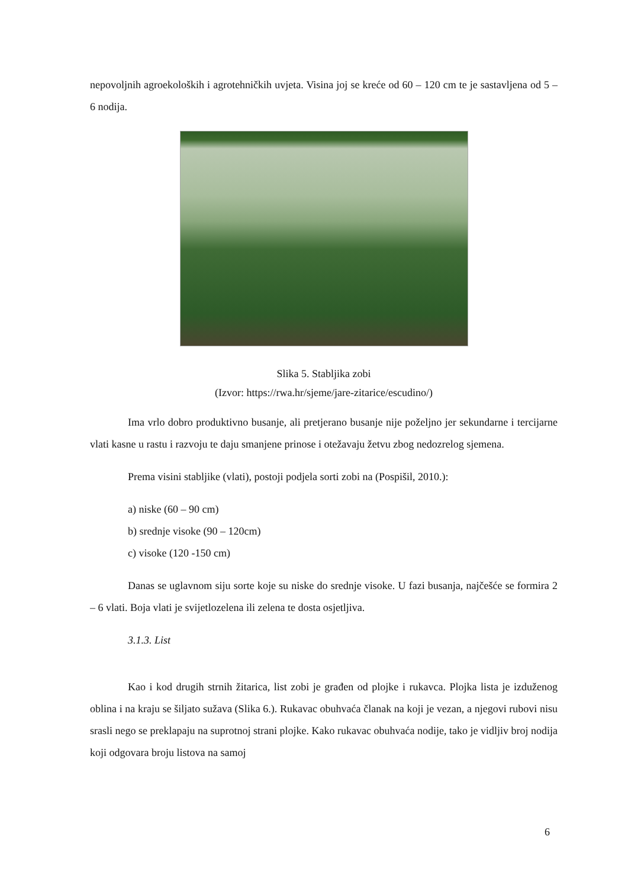nepovoljnih agroekoloških i agrotehničkih uvjeta. Visina joj se kreće od 60 – 120 cm te je sastavljena od 5 – 6 nodija.
Slika 5. Stabljika zobi
(Izvor: https://rwa.hr/sjeme/jare-zitarice/escudino/)
Ima vrlo dobro produktivno busanje, ali pretjerano busanje nije poželjno jer sekundarne i tercijarne vlati kasne u rastu i razvoju te daju smanjene prinose i otežavaju žetvu zbog nedozrelog sjemena.
Prema visini stabljike (vlati), postoji podjela sorti zobi na (Pospišil, 2010.):
a) niske (60 – 90 cm)
b) srednje visoke (90 – 120cm)
c) visoke (120 -150 cm)
Danas se uglavnom siju sorte koje su niske do srednje visoke. U fazi busanja, najčešće se formira 2 – 6 vlati. Boja vlati je svijetlozelena ili zelena te dosta osjetljiva.
3.1.3. List
Kao i kod drugih strnih žitarica, list zobi je građen od plojke i rukavca. Plojka lista je izduženog oblina i na kraju se šiljato sužava (Slika 6.). Rukavac obuhvaća članak na koji je vezan, a njegovi rubovi nisu srasli nego se preklapaju na suprotnoj strani plojke. Kako rukavac obuhvaća nodije, tako je vidljiv broj nodija koji odgovara broju listova na samoj
6